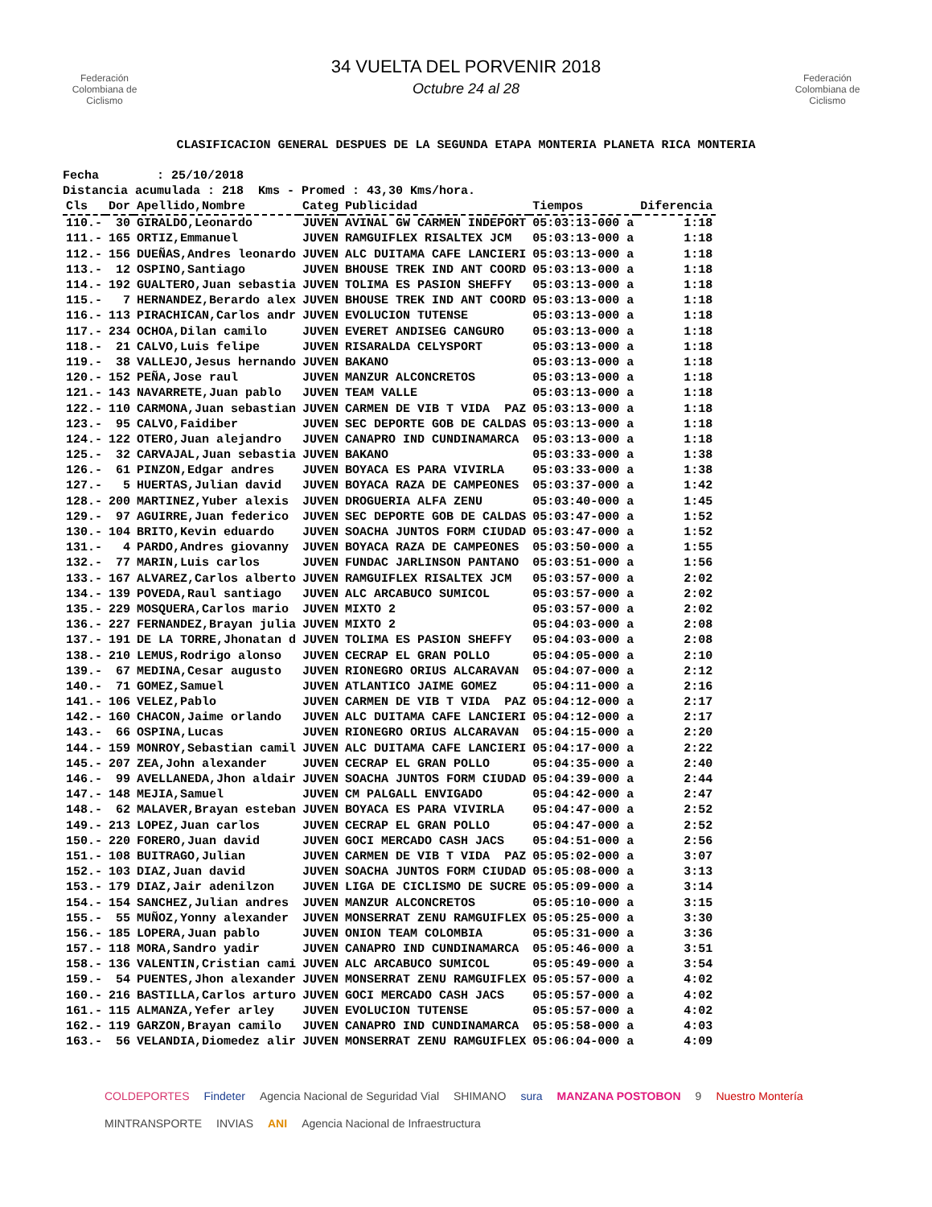Federación Colombiana de Ciclismo
34 VUELTA DEL PORVENIR 2018
Octubre 24 al 28
Federación Colombiana de Ciclismo
CLASIFICACION GENERAL DESPUES DE LA SEGUNDA ETAPA MONTERIA PLANETA RICA MONTERIA
Fecha : 25/10/2018 Distancia acumulada : 218 Kms - Promed : 43,30 Kms/hora.
| Cls | Dor | Apellido,Nombre | Categ | Publicidad | Tiempos | Diferencia |
| --- | --- | --- | --- | --- | --- | --- |
| 110.- | 30 | GIRALDO,Leonardo | JUVEN | AVINAL GW CARMEN INDEPORT | 05:03:13-000 a | 1:18 |
| 111.- | 165 | ORTIZ,Emmanuel | JUVEN | RAMGUIFLEX RISALTEX JCM | 05:03:13-000 a | 1:18 |
| 112.- | 156 | DUEÑAS,Andres leonardo | JUVEN | ALC DUITAMA CAFE LANCIERI | 05:03:13-000 a | 1:18 |
| 113.- | 12 | OSPINO,Santiago | JUVEN | BHOUSE TREK IND ANT COORD | 05:03:13-000 a | 1:18 |
| 114.- | 192 | GUALTERO,Juan sebastia | JUVEN | TOLIMA ES PASION SHEFFY | 05:03:13-000 a | 1:18 |
| 115.- | 7 | HERNANDEZ,Berardo alex | JUVEN | BHOUSE TREK IND ANT COORD | 05:03:13-000 a | 1:18 |
| 116.- | 113 | PIRACHICAN,Carlos andr | JUVEN | EVOLUCION TUTENSE | 05:03:13-000 a | 1:18 |
| 117.- | 234 | OCHOA,Dilan camilo | JUVEN | EVERET ANDISEG CANGURO | 05:03:13-000 a | 1:18 |
| 118.- | 21 | CALVO,Luis felipe | JUVEN | RISARALDA CELYSPORT | 05:03:13-000 a | 1:18 |
| 119.- | 38 | VALLEJO,Jesus hernando | JUVEN | BAKANO | 05:03:13-000 a | 1:18 |
| 120.- | 152 | PEÑA,Jose raul | JUVEN | MANZUR ALCONCRETOS | 05:03:13-000 a | 1:18 |
| 121.- | 143 | NAVARRETE,Juan pablo | JUVEN | TEAM VALLE | 05:03:13-000 a | 1:18 |
| 122.- | 110 | CARMONA,Juan sebastian | JUVEN | CARMEN DE VIB T VIDA PAZ | 05:03:13-000 a | 1:18 |
| 123.- | 95 | CALVO,Faidiber | JUVEN | SEC DEPORTE GOB DE CALDAS | 05:03:13-000 a | 1:18 |
| 124.- | 122 | OTERO,Juan alejandro | JUVEN | CANAPRO IND CUNDINAMARCA | 05:03:13-000 a | 1:18 |
| 125.- | 32 | CARVAJAL,Juan sebastia | JUVEN | BAKANO | 05:03:33-000 a | 1:38 |
| 126.- | 61 | PINZON,Edgar andres | JUVEN | BOYACA ES PARA VIVIRLA | 05:03:33-000 a | 1:38 |
| 127.- | 5 | HUERTAS,Julian david | JUVEN | BOYACA RAZA DE CAMPEONES | 05:03:37-000 a | 1:42 |
| 128.- | 200 | MARTINEZ,Yuber alexis | JUVEN | DROGUERIA ALFA ZENU | 05:03:40-000 a | 1:45 |
| 129.- | 97 | AGUIRRE,Juan federico | JUVEN | SEC DEPORTE GOB DE CALDAS | 05:03:47-000 a | 1:52 |
| 130.- | 104 | BRITO,Kevin eduardo | JUVEN | SOACHA JUNTOS FORM CIUDAD | 05:03:47-000 a | 1:52 |
| 131.- | 4 | PARDO,Andres giovanny | JUVEN | BOYACA RAZA DE CAMPEONES | 05:03:50-000 a | 1:55 |
| 132.- | 77 | MARIN,Luis carlos | JUVEN | FUNDAC JARLINSON PANTANO | 05:03:51-000 a | 1:56 |
| 133.- | 167 | ALVAREZ,Carlos alberto | JUVEN | RAMGUIFLEX RISALTEX JCM | 05:03:57-000 a | 2:02 |
| 134.- | 139 | POVEDA,Raul santiago | JUVEN | ALC ARCABUCO SUMICOL | 05:03:57-000 a | 2:02 |
| 135.- | 229 | MOSQUERA,Carlos mario | JUVEN | MIXTO 2 | 05:03:57-000 a | 2:02 |
| 136.- | 227 | FERNANDEZ,Brayan julia | JUVEN | MIXTO 2 | 05:04:03-000 a | 2:08 |
| 137.- | 191 | DE LA TORRE,Jhonatan d | JUVEN | TOLIMA ES PASION SHEFFY | 05:04:03-000 a | 2:08 |
| 138.- | 210 | LEMUS,Rodrigo alonso | JUVEN | CECRAP EL GRAN POLLO | 05:04:05-000 a | 2:10 |
| 139.- | 67 | MEDINA,Cesar augusto | JUVEN | RIONEGRO ORIUS ALCARAVAN | 05:04:07-000 a | 2:12 |
| 140.- | 71 | GOMEZ,Samuel | JUVEN | ATLANTICO JAIME GOMEZ | 05:04:11-000 a | 2:16 |
| 141.- | 106 | VELEZ,Pablo | JUVEN | CARMEN DE VIB T VIDA PAZ | 05:04:12-000 a | 2:17 |
| 142.- | 160 | CHACON,Jaime orlando | JUVEN | ALC DUITAMA CAFE LANCIERI | 05:04:12-000 a | 2:17 |
| 143.- | 66 | OSPINA,Lucas | JUVEN | RIONEGRO ORIUS ALCARAVAN | 05:04:15-000 a | 2:20 |
| 144.- | 159 | MONROY,Sebastian camil | JUVEN | ALC DUITAMA CAFE LANCIERI | 05:04:17-000 a | 2:22 |
| 145.- | 207 | ZEA,John alexander | JUVEN | CECRAP EL GRAN POLLO | 05:04:35-000 a | 2:40 |
| 146.- | 99 | AVELLANEDA,Jhon aldair | JUVEN | SOACHA JUNTOS FORM CIUDAD | 05:04:39-000 a | 2:44 |
| 147.- | 148 | MEJIA,Samuel | JUVEN | CM PALGALL ENVIGADO | 05:04:42-000 a | 2:47 |
| 148.- | 62 | MALAVER,Brayan esteban | JUVEN | BOYACA ES PARA VIVIRLA | 05:04:47-000 a | 2:52 |
| 149.- | 213 | LOPEZ,Juan carlos | JUVEN | CECRAP EL GRAN POLLO | 05:04:47-000 a | 2:52 |
| 150.- | 220 | FORERO,Juan david | JUVEN | GOCI MERCADO CASH JACS | 05:04:51-000 a | 2:56 |
| 151.- | 108 | BUITRAGO,Julian | JUVEN | CARMEN DE VIB T VIDA PAZ | 05:05:02-000 a | 3:07 |
| 152.- | 103 | DIAZ,Juan david | JUVEN | SOACHA JUNTOS FORM CIUDAD | 05:05:08-000 a | 3:13 |
| 153.- | 179 | DIAZ,Jair adenilzon | JUVEN | LIGA DE CICLISMO DE SUCRE | 05:05:09-000 a | 3:14 |
| 154.- | 154 | SANCHEZ,Julian andres | JUVEN | MANZUR ALCONCRETOS | 05:05:10-000 a | 3:15 |
| 155.- | 55 | MUÑOZ,Yonny alexander | JUVEN | MONSERRAT ZENU RAMGUIFLEX | 05:05:25-000 a | 3:30 |
| 156.- | 185 | LOPERA,Juan pablo | JUVEN | ONION TEAM COLOMBIA | 05:05:31-000 a | 3:36 |
| 157.- | 118 | MORA,Sandro yadir | JUVEN | CANAPRO IND CUNDINAMARCA | 05:05:46-000 a | 3:51 |
| 158.- | 136 | VALENTIN,Cristian cami | JUVEN | ALC ARCABUCO SUMICOL | 05:05:49-000 a | 3:54 |
| 159.- | 54 | PUENTES,Jhon alexander | JUVEN | MONSERRAT ZENU RAMGUIFLEX | 05:05:57-000 a | 4:02 |
| 160.- | 216 | BASTILLA,Carlos arturo | JUVEN | GOCI MERCADO CASH JACS | 05:05:57-000 a | 4:02 |
| 161.- | 115 | ALMANZA,Yefer arley | JUVEN | EVOLUCION TUTENSE | 05:05:57-000 a | 4:02 |
| 162.- | 119 | GARZON,Brayan camilo | JUVEN | CANAPRO IND CUNDINAMARCA | 05:05:58-000 a | 4:03 |
| 163.- | 56 | VELANDIA,Diomedez alir | JUVEN | MONSERRAT ZENU RAMGUIFLEX | 05:06:04-000 a | 4:09 |
COLDEPORTES Findeter Agencia Nacional de Seguridad Vial SHIMANO sura MANZANA POSTOBON 9 Nuestro Montería MINTRANSPORTE INVIAS ANI Agencia Nacional de Infraestructura